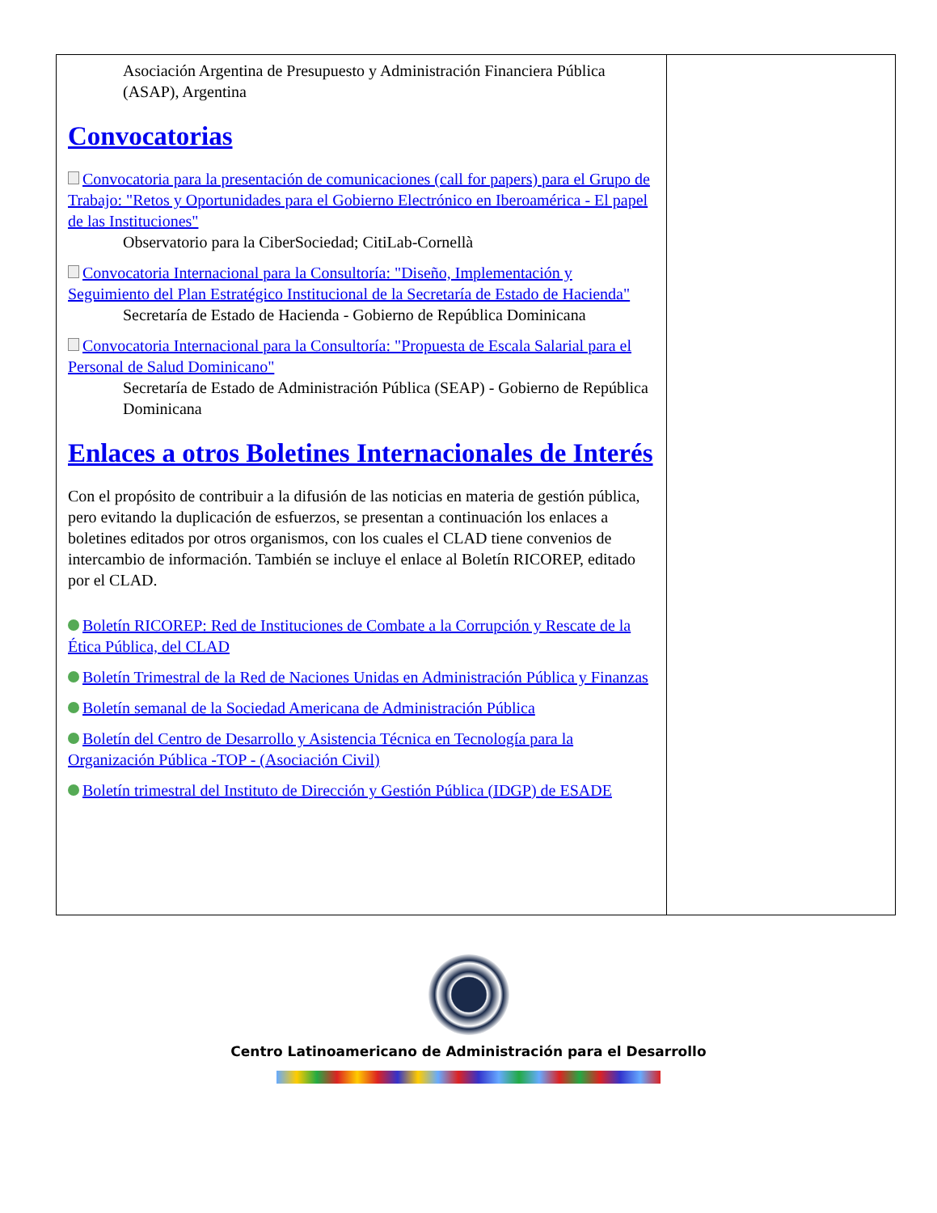Asociación Argentina de Presupuesto y Administración Financiera Pública (ASAP), Argentina
Convocatorias
Convocatoria para la presentación de comunicaciones (call for papers) para el Grupo de Trabajo: "Retos y Oportunidades para el Gobierno Electrónico en Iberoamérica - El papel de las Instituciones"
Observatorio para la CiberSociedad; CitiLab-Cornellà
Convocatoria Internacional para la Consultoría: "Diseño, Implementación y Seguimiento del Plan Estratégico Institucional de la Secretaría de Estado de Hacienda"
Secretaría de Estado de Hacienda - Gobierno de República Dominicana
Convocatoria Internacional para la Consultoría: "Propuesta de Escala Salarial para el Personal de Salud Dominicano"
Secretaría de Estado de Administración Pública (SEAP) - Gobierno de República Dominicana
Enlaces a otros Boletines Internacionales de Interés
Con el propósito de contribuir a la difusión de las noticias en materia de gestión pública, pero evitando la duplicación de esfuerzos, se presentan a continuación los enlaces a boletines editados por otros organismos, con los cuales el CLAD tiene convenios de intercambio de información. También se incluye el enlace al Boletín RICOREP, editado por el CLAD.
Boletín RICOREP: Red de Instituciones de Combate a la Corrupción y Rescate de la Ética Pública, del CLAD
Boletín Trimestral de la Red de Naciones Unidas en Administración Pública y Finanzas
Boletín semanal de la Sociedad Americana de Administración Pública
Boletín del Centro de Desarrollo y Asistencia Técnica en Tecnología para la Organización Pública -TOP - (Asociación Civil)
Boletín trimestral del Instituto de Dirección y Gestión Pública (IDGP) de ESADE
Centro Latinoamericano de Administración para el Desarrollo